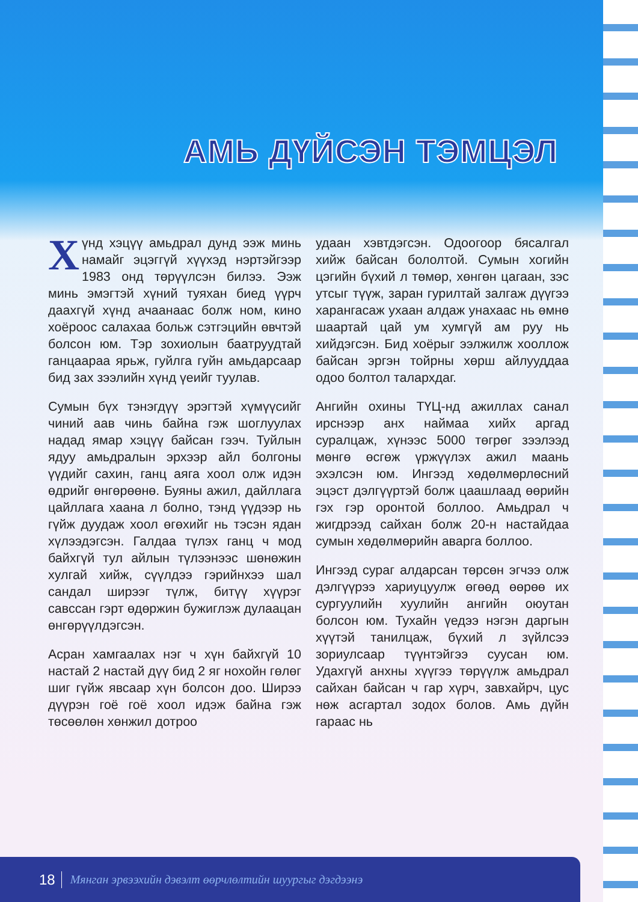АМЬ ДҮЙСЭН ТЭМЦЭЛ
Хүнд хэцүү амьдрал дунд ээж минь намайг эцэггүй хүүхэд нэртэйгээр 1983 онд төрүүлсэн билээ. Ээж минь эмэгтэй хүний туяхан биед үүрч даахгүй хүнд ачаанаас болж ном, кино хоёроос салахаа больж сэтгэцийн өвчтэй болсон юм. Тэр зохиолын баатруудтай ганцаараа ярьж, гуйлга гуйн амьдарсаар бид зах зээлийн хүнд үеийг туулав.
Сумын бүх тэнэгдүү эрэгтэй хүмүүсийг чиний аав чинь байна гэж шоглуулах надад ямар хэцүү байсан гээч. Туйлын ядуу амьдралын эрхээр айл болгоны үүдийг сахин, ганц аяга хоол олж идэн өдрийг өнгөрөөнө. Буяны ажил, дайллага цайллага хаана л болно, тэнд үүдээр нь гүйж дуудаж хоол өгөхийг нь тэсэн ядан хүлээдэгсэн. Галдаа түлэх ганц ч мод байхгүй тул айлын түлээнээс шөнөжин хулгай хийж, сүүлдээ гэрийнхээ шал сандал ширээг түлж, битүү хүүрэг савссан гэрт өдөржин бужиглэж дулаацан өнгөрүүлдэгсэн.
Асран хамгаалах нэг ч хүн байхгүй 10 настай 2 настай дүү бид 2 яг нохойн гөлөг шиг гүйж явсаар хүн болсон доо. Ширээ дүүрэн гоё гоё хоол идэж байна гэж төсөөлөн хөнжил дотроо
удаан хэвтдэгсэн. Одоогоор бясалгал хийж байсан бололтой. Сумын хогийн цэгийн бүхий л төмөр, хөнгөн цагаан, зэс утсыг түүж, заран гурилтай залгаж дүүгээ харангасаж ухаан алдаж унахаас нь өмнө шаартай цай ум хумгүй ам руу нь хийдэгсэн. Бид хоёрыг ээлжилж хооллож байсан эргэн тойрны хөрш айлууддаа одоо болтол талархдаг.
Ангийн охины ТҮЦ-нд ажиллах санал ирснээр анх наймаа хийх аргад суралцаж, хүнээс 5000 төгрөг зээлээд мөнгө өсгөж үржүүлэх ажил маань эхэлсэн юм. Ингээд хөдөлмөрлөсний эцэст дэлгүүртэй болж цаашлаад өөрийн гэх гэр оронтой боллоо. Амьдрал ч жигдрээд сайхан болж 20-н настайдаа сумын хөдөлмөрийн аварга боллоо.
Ингээд сураг алдарсан төрсөн эгчээ олж дэлгүүрээ хариуцуулж өгөөд өөрөө их сургуулийн хуулийн ангийн оюутан болсон юм. Тухайн үедээ нэгэн даргын хүүтэй танилцаж, бүхий л зүйлсээ зориулсаар түүнтэйгээ суусан юм. Удахгүй анхны хүүгээ төрүүлж амьдрал сайхан байсан ч гар хүрч, завхайрч, цус нөж асгартал зодох болов. Амь дүйн гараас нь
18 Мянган эрвээхийн дэвэлт өөрчлөлтийн шуургыг дэгдээнэ